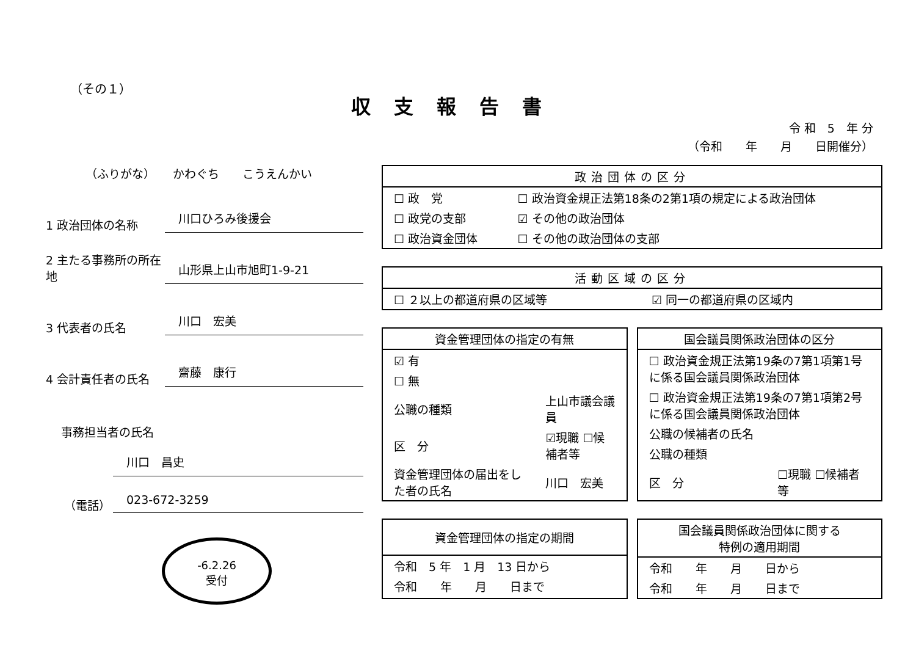（その１）
収支報告書
令 和　5　年 分
（令和　　年　　月　　日開催分）
（ふりがな）　　かわぐち　　こうえんかい
1 政治団体の名称
川口ひろみ後援会
2 主たる事務所の所在地
山形県上山市旭町1-9-21
3 代表者の氏名
川口　宏美
4 会計責任者の氏名
齋藤　康行
事務担当者の氏名
川口　昌史
（電話）
023-672-3259
-6.2.26
受付
政治団体の区分
| ☐ 政 党 | ☐ 政治資金規正法第18条の2第1項の規定による政治団体 |
| ☐ 政党の支部 | ☑ その他の政治団体 |
| ☐ 政治資金団体 | ☐ その他の政治団体の支部 |
活動区域の区分
| ☐ ２以上の都道府県の区域等 | ☑ 同一の都道府県の区域内 |
資金管理団体の指定の有無
| ☑ 有 | |
| ☐ 無 | |
| 公職の種類 | 上山市議会議員 |
| 区 分 | ☑現職 ☐候補者等 |
| 資金管理団体の届出をした者の氏名 | 川口 宏美 |
国会議員関係政治団体の区分
| ☐ 政治資金規正法第19条の7第1項第1号に係る国会議員関係政治団体 | |
| ☐ 政治資金規正法第19条の7第1項第2号に係る国会議員関係政治団体 | |
| 公職の候補者の氏名 | |
| 公職の種類 | |
| 区 分 | ☐現職 ☐候補者等 |
資金管理団体の指定の期間
| 令和 5 年 1 月 13 日から |
| 令和 年 月 日まで |
国会議員関係政治団体に関する
特例の適用期間
| 令和 年 月 日から |
| 令和 年 月 日まで |